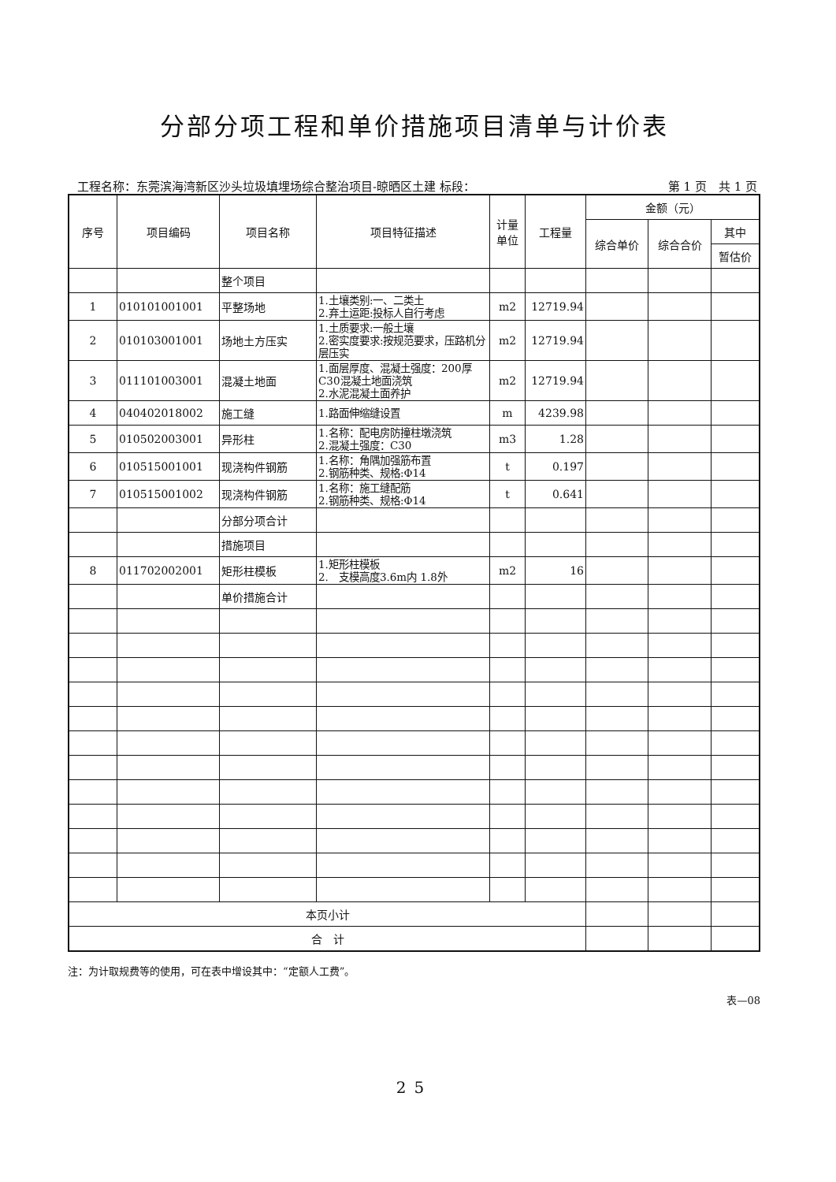分部分项工程和单价措施项目清单与计价表
工程名称：东莞滨海湾新区沙头垃圾填埋场综合整治项目-晾晒区土建 标段： 第 1 页　共 1 页
| 序号 | 项目编码 | 项目名称 | 项目特征描述 | 计量 单位 | 工程量 | 金额（元） | | |
| --- | --- | --- | --- | --- | --- | --- | --- | --- |
| | | | | | | 综合单价 | 综合合价 | 其中 |
| | | | | | | | | 暂估价 |
| | | 整个项目 | | | | | | |
| 1 | 010101001001 | 平整场地 | 1.土壤类别:一、二类土 2.弃土运距:投标人自行考虑 | m2 | 12719.94 | | | |
| 2 | 010103001001 | 场地土方压实 | 1.土质要求:一般土壤 2.密实度要求:按规范要求，压路机分层压实 | m2 | 12719.94 | | | |
| 3 | 011101003001 | 混凝土地面 | 1.面层厚度、混凝土强度：200厚C30混凝土地面浇筑 2.水泥混凝土面养护 | m2 | 12719.94 | | | |
| 4 | 040402018002 | 施工缝 | 1.路面伸缩缝设置 | m | 4239.98 | | | |
| 5 | 010502003001 | 异形柱 | 1.名称：配电房防撞柱墩浇筑 2.混凝土强度：C30 | m3 | 1.28 | | | |
| 6 | 010515001001 | 现浇构件钢筋 | 1.名称：角隅加强筋布置 2.钢筋种类、规格:Φ14 | t | 0.197 | | | |
| 7 | 010515001002 | 现浇构件钢筋 | 1.名称：施工缝配筋 2.钢筋种类、规格:Φ14 | t | 0.641 | | | |
| | | 分部分项合计 | | | | | | |
| | | 措施项目 | | | | | | |
| 8 | 011702002001 | 矩形柱模板 | 1.矩形柱模板 2. 支模高度3.6m内 1.8外 | m2 | 16 | | | |
| | | 单价措施合计 | | | | | | |
| 本页小计 | | | | | | | | |
| 合 计 | | | | | | | | |
注：为计取规费等的使用，可在表中增设其中：“定额人工费”。
表—08
25